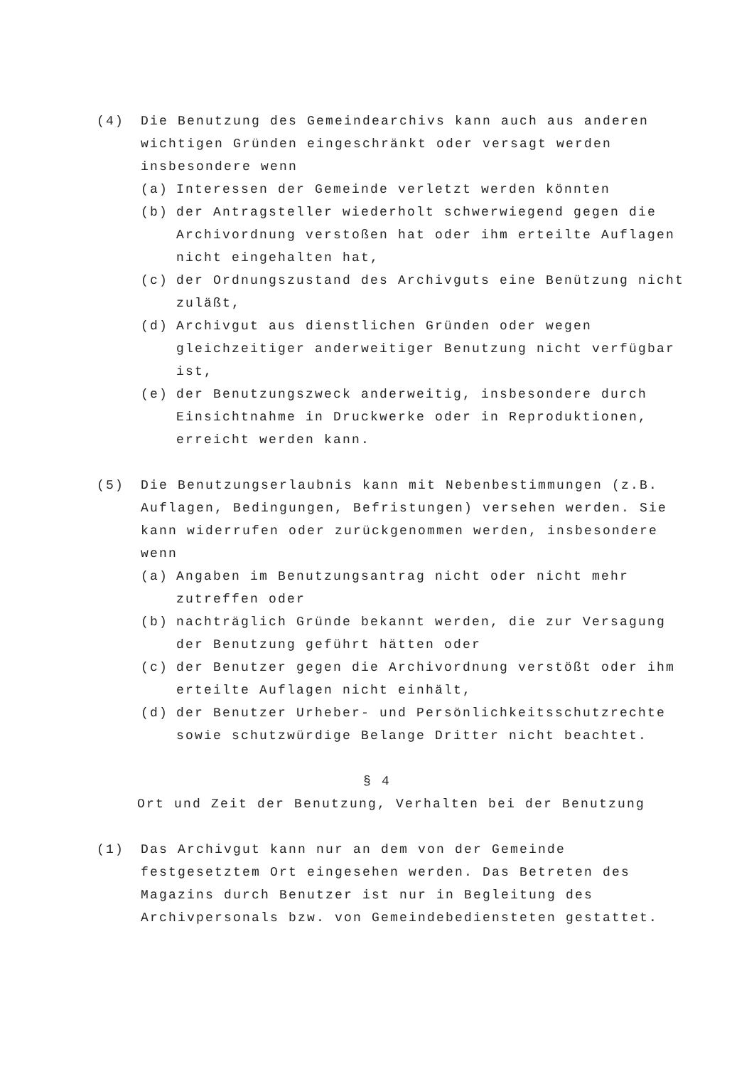(4) Die Benutzung des Gemeindearchivs kann auch aus anderen wichtigen Gründen eingeschränkt oder versagt werden insbesondere wenn
(a) Interessen der Gemeinde verletzt werden könnten
(b) der Antragsteller wiederholt schwerwiegend gegen die Archivordnung verstoßen hat oder ihm erteilte Auflagen nicht eingehalten hat,
(c) der Ordnungszustand des Archivguts eine Benützung nicht zuläßt,
(d) Archivgut aus dienstlichen Gründen oder wegen gleichzeitiger anderweitiger Benutzung nicht verfügbar ist,
(e) der Benutzungszweck anderweitig, insbesondere durch Einsichtnahme in Druckwerke oder in Reproduktionen, erreicht werden kann.
(5) Die Benutzungserlaubnis kann mit Nebenbestimmungen (z.B. Auflagen, Bedingungen, Befristungen) versehen werden. Sie kann widerrufen oder zurückgenommen werden, insbesondere wenn
(a) Angaben im Benutzungsantrag nicht oder nicht mehr zutreffen oder
(b) nachträglich Gründe bekannt werden, die zur Versagung der Benutzung geführt hätten oder
(c) der Benutzer gegen die Archivordnung verstößt oder ihm erteilte Auflagen nicht einhält,
(d) der Benutzer Urheber- und Persönlichkeitsschutzrechte sowie schutzwürdige Belange Dritter nicht beachtet.
§ 4
Ort und Zeit der Benutzung, Verhalten bei der Benutzung
(1) Das Archivgut kann nur an dem von der Gemeinde festgesetztem Ort eingesehen werden. Das Betreten des Magazins durch Benutzer ist nur in Begleitung des Archivpersonals bzw. von Gemeindebediensteten gestattet.